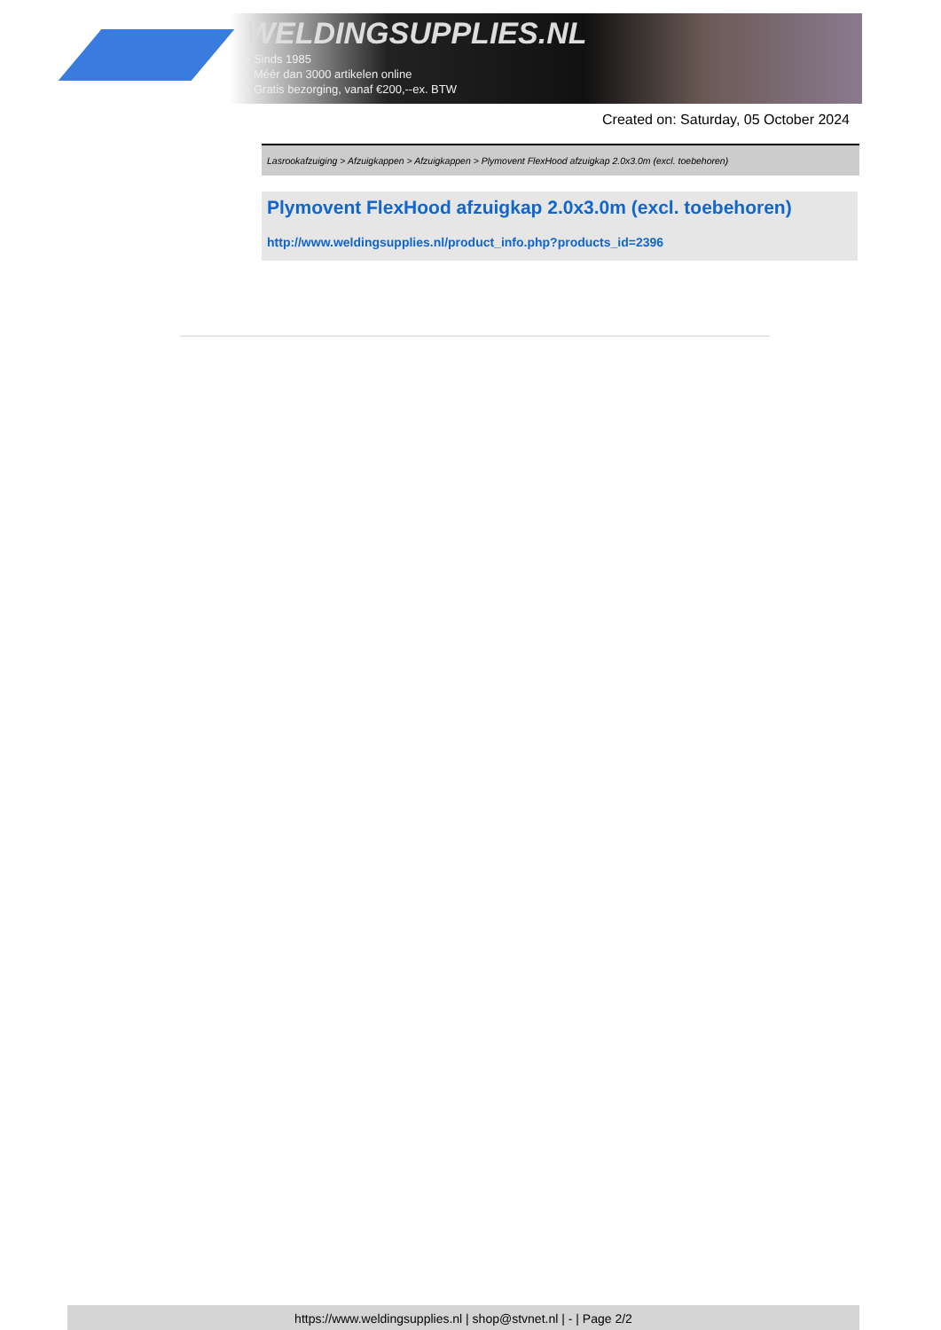WELDINGSUPPLIES.NL
- Sinds 1985
- Méér dan 3000 artikelen online
- Gratis bezorging, vanaf €200,--ex. BTW
Created on: Saturday, 05 October 2024
Lasrookafzuiging > Afzuigkappen > Afzuigkappen > Plymovent FlexHood afzuigkap 2.0x3.0m (excl. toebehoren)
Plymovent FlexHood afzuigkap 2.0x3.0m (excl. toebehoren)
http://www.weldingsupplies.nl/product_info.php?products_id=2396
https://www.weldingsupplies.nl | shop@stvnet.nl | - | Page 2/2